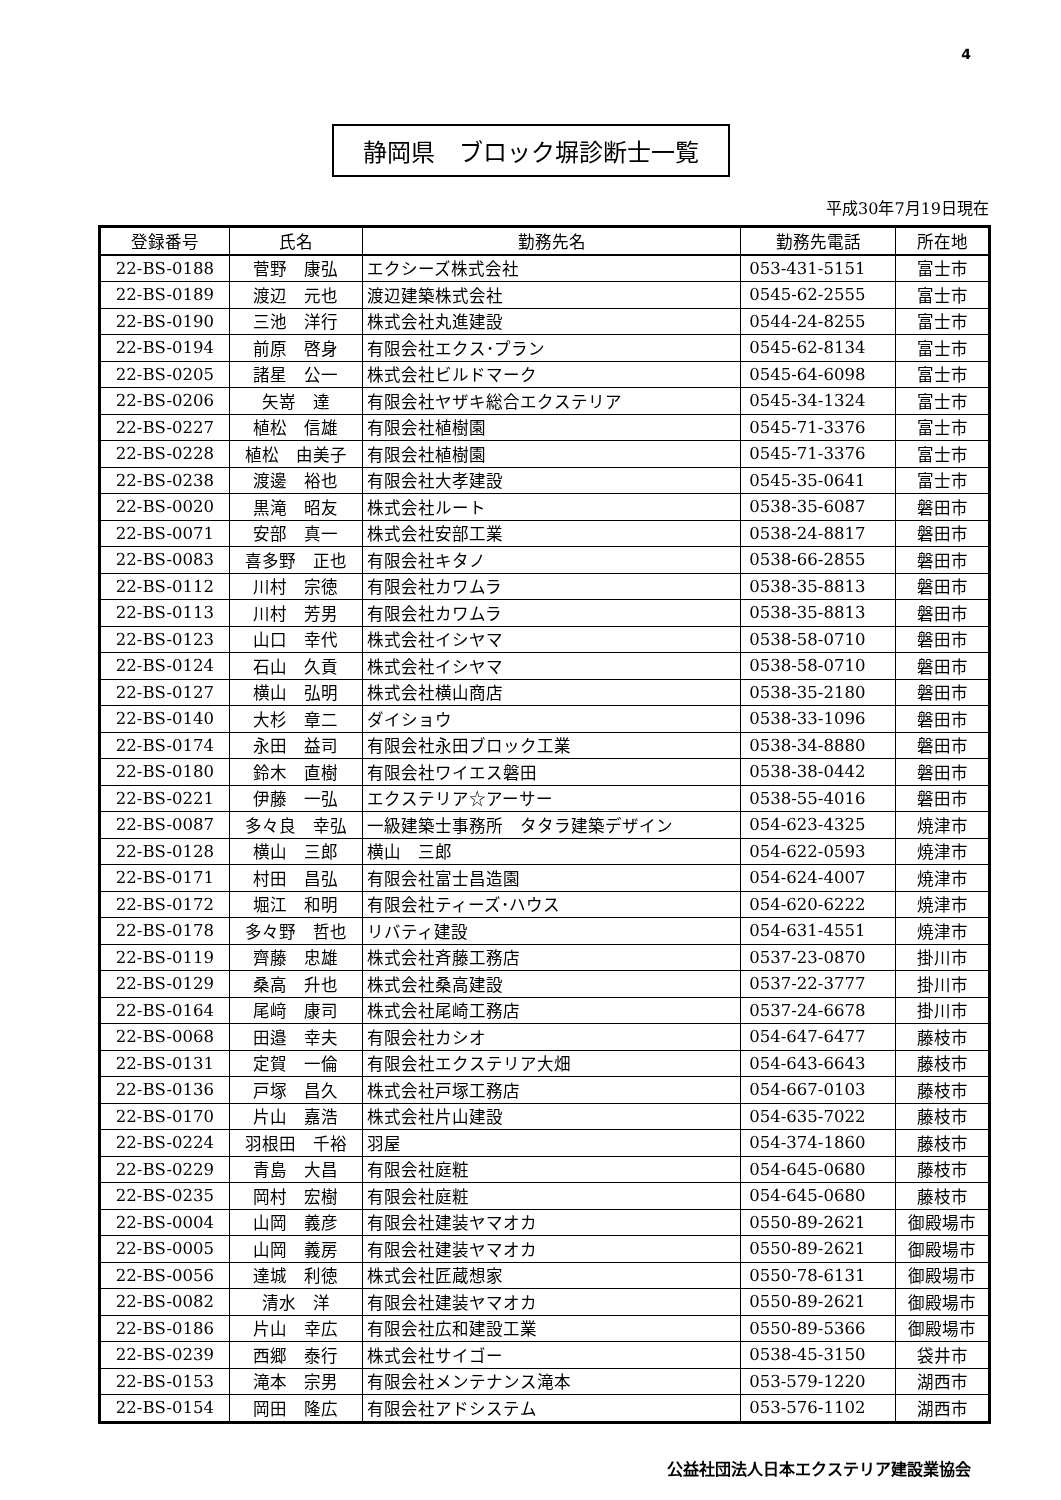4
静岡県　ブロック塀診断士一覧
平成30年7月19日現在
| 登録番号 | 氏名 | 勤務先名 | 勤務先電話 | 所在地 |
| --- | --- | --- | --- | --- |
| 22-BS-0188 | 菅野 康弘 | エクシーズ株式会社 | 053-431-5151 | 富士市 |
| 22-BS-0189 | 渡辺 元也 | 渡辺建築株式会社 | 0545-62-2555 | 富士市 |
| 22-BS-0190 | 三池 洋行 | 株式会社丸進建設 | 0544-24-8255 | 富士市 |
| 22-BS-0194 | 前原 啓身 | 有限会社エクス･プラン | 0545-62-8134 | 富士市 |
| 22-BS-0205 | 諸星 公一 | 株式会社ビルドマーク | 0545-64-6098 | 富士市 |
| 22-BS-0206 | 矢嵜 達 | 有限会社ヤザキ総合エクステリア | 0545-34-1324 | 富士市 |
| 22-BS-0227 | 植松 信雄 | 有限会社植樹園 | 0545-71-3376 | 富士市 |
| 22-BS-0228 | 植松 由美子 | 有限会社植樹園 | 0545-71-3376 | 富士市 |
| 22-BS-0238 | 渡邊 裕也 | 有限会社大孝建設 | 0545-35-0641 | 富士市 |
| 22-BS-0020 | 黒滝 昭友 | 株式会社ルート | 0538-35-6087 | 磐田市 |
| 22-BS-0071 | 安部 真一 | 株式会社安部工業 | 0538-24-8817 | 磐田市 |
| 22-BS-0083 | 喜多野 正也 | 有限会社キタノ | 0538-66-2855 | 磐田市 |
| 22-BS-0112 | 川村 宗徳 | 有限会社カワムラ | 0538-35-8813 | 磐田市 |
| 22-BS-0113 | 川村 芳男 | 有限会社カワムラ | 0538-35-8813 | 磐田市 |
| 22-BS-0123 | 山口 幸代 | 株式会社イシヤマ | 0538-58-0710 | 磐田市 |
| 22-BS-0124 | 石山 久貢 | 株式会社イシヤマ | 0538-58-0710 | 磐田市 |
| 22-BS-0127 | 横山 弘明 | 株式会社横山商店 | 0538-35-2180 | 磐田市 |
| 22-BS-0140 | 大杉 章二 | ダイショウ | 0538-33-1096 | 磐田市 |
| 22-BS-0174 | 永田 益司 | 有限会社永田ブロック工業 | 0538-34-8880 | 磐田市 |
| 22-BS-0180 | 鈴木 直樹 | 有限会社ワイエス磐田 | 0538-38-0442 | 磐田市 |
| 22-BS-0221 | 伊藤 一弘 | エクステリア☆アーサー | 0538-55-4016 | 磐田市 |
| 22-BS-0087 | 多々良 幸弘 | 一級建築士事務所 タタラ建築デザイン | 054-623-4325 | 焼津市 |
| 22-BS-0128 | 横山 三郎 | 横山 三郎 | 054-622-0593 | 焼津市 |
| 22-BS-0171 | 村田 昌弘 | 有限会社富士昌造園 | 054-624-4007 | 焼津市 |
| 22-BS-0172 | 堀江 和明 | 有限会社ティーズ･ハウス | 054-620-6222 | 焼津市 |
| 22-BS-0178 | 多々野 哲也 | リバティ建設 | 054-631-4551 | 焼津市 |
| 22-BS-0119 | 齊藤 忠雄 | 株式会社斉藤工務店 | 0537-23-0870 | 掛川市 |
| 22-BS-0129 | 桑高 升也 | 株式会社桑高建設 | 0537-22-3777 | 掛川市 |
| 22-BS-0164 | 尾﨑 康司 | 株式会社尾崎工務店 | 0537-24-6678 | 掛川市 |
| 22-BS-0068 | 田邉 幸夫 | 有限会社カシオ | 054-647-6477 | 藤枝市 |
| 22-BS-0131 | 定賀 一倫 | 有限会社エクステリア大畑 | 054-643-6643 | 藤枝市 |
| 22-BS-0136 | 戸塚 昌久 | 株式会社戸塚工務店 | 054-667-0103 | 藤枝市 |
| 22-BS-0170 | 片山 嘉浩 | 株式会社片山建設 | 054-635-7022 | 藤枝市 |
| 22-BS-0224 | 羽根田 千裕 | 羽屋 | 054-374-1860 | 藤枝市 |
| 22-BS-0229 | 青島 大昌 | 有限会社庭粧 | 054-645-0680 | 藤枝市 |
| 22-BS-0235 | 岡村 宏樹 | 有限会社庭粧 | 054-645-0680 | 藤枝市 |
| 22-BS-0004 | 山岡 義彦 | 有限会社建装ヤマオカ | 0550-89-2621 | 御殿場市 |
| 22-BS-0005 | 山岡 義房 | 有限会社建装ヤマオカ | 0550-89-2621 | 御殿場市 |
| 22-BS-0056 | 達城 利徳 | 株式会社匠蔵想家 | 0550-78-6131 | 御殿場市 |
| 22-BS-0082 | 清水 洋 | 有限会社建装ヤマオカ | 0550-89-2621 | 御殿場市 |
| 22-BS-0186 | 片山 幸広 | 有限会社広和建設工業 | 0550-89-5366 | 御殿場市 |
| 22-BS-0239 | 西郷 泰行 | 株式会社サイゴー | 0538-45-3150 | 袋井市 |
| 22-BS-0153 | 滝本 宗男 | 有限会社メンテナンス滝本 | 053-579-1220 | 湖西市 |
| 22-BS-0154 | 岡田 隆広 | 有限会社アドシステム | 053-576-1102 | 湖西市 |
公益社団法人日本エクステリア建設業協会